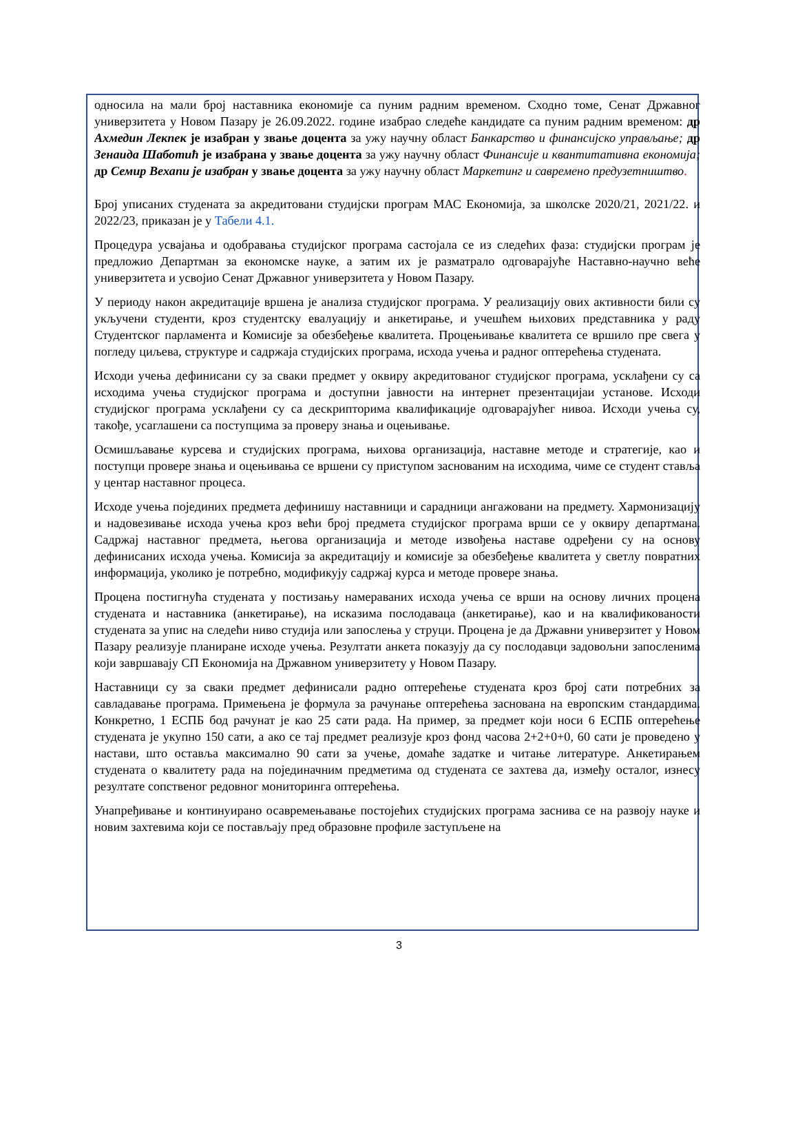односила на мали број наставника економије са пуним радним временом. Сходно томе, Сенат Државног универзитета у Новом Пазару је 26.09.2022. године изабрао следеће кандидате са пуним радним временом: др Ахмедин Лекпек је изабран у звање доцента за ужу научну област Банкарство и финансијско управљање; др Зенаида Шаботић је изабрана у звање доцента за ужу научну област Финансије и квантитативна економија; др Семир Вехапи је изабран у звање доцента за ужу научну област Маркетинг и савремено предузетништво.
Број уписаних студената за акредитовани студијски програм МАС Економија, за школске 2020/21, 2021/22. и 2022/23, приказан је у Табели 4.1.
Процедура усвајања и одобравања студијског програма састојала се из следећих фаза: студијски програм је предложио Департман за економске науке, а затим их је разматрало одговарајуће Наставно-научно веће универзитета и усвојио Сенат Државног универзитета у Новом Пазару.
У периоду након акредитације вршена је анализа студијског програма. У реализацију ових активности били су укључени студенти, кроз студентску евалуацију и анкетирање, и учешћем њихових представника у раду Студентског парламента и Комисије за обезбеђење квалитета. Процењивање квалитета се вршило пре свега у погледу циљева, структуре и садржаја студијских програма, исхода учења и радног оптерећења студената.
Исходи учења дефинисани су за сваки предмет у оквиру акредитованог студијског програма, усклађени су са исходима учења студијског програма и доступни јавности на интернет презентацијаи установе. Исходи студијског програма усклађени су са дескрипторима квалификације одговарајућег нивоа. Исходи учења су, такође, усаглашени са поступцима за проверу знања и оцењивање.
Осмишљавање курсева и студијских програма, њихова организација, наставне методе и стратегије, као и поступци провере знања и оцењивања се вршени су приступом заснованим на исходима, чиме се студент ставља у центар наставног процеса.
Исходе учења појединих предмета дефинишу наставници и сарадници ангажовани на предмету. Хармонизацију и надовезивање исхода учења кроз већи број предмета студијског програма врши се у оквиру департмана. Садржај наставног предмета, његова организација и методе извођења наставе одређени су на основу дефинисаних исхода учења. Комисија за акредитацију и комисије за обезбеђење квалитета у светлу повратних информација, уколико је потребно, модификују садржај курса и методе провере знања.
Процена постигнућа студената у постизању намераваних исхода учења се врши на основу личних процена студената и наставника (анкетирање), на исказима послодаваца (анкетирање), као и на квалификованости студената за упис на следећи ниво студија или запослења у струци. Процена је да Државни универзитет у Новом Пазару реализује планиране исходе учења. Резултати анкета показују да су послодавци задовољни запосленима који завршавају СП Економија на Државном универзитету у Новом Пазару.
Наставници су за сваки предмет дефинисали радно оптерећење студената кроз број сати потребних за савладавање програма. Примењена је формула за рачунање оптерећења заснована на европским стандардима. Конкретно, 1 ЕСПБ бод рачунат је као 25 сати рада. На пример, за предмет који носи 6 ЕСПБ оптерећење студената је укупно 150 сати, а ако се тај предмет реализује кроз фонд часова 2+2+0+0, 60 сати је проведено у настави, што оставља максимално 90 сати за учење, домаће задатке и читање литературе. Анкетирањем студената о квалитету рада на појединачним предметима од студената се захтева да, између осталог, изнесу резултате сопственог редовног мониторинга оптерећења.
Унапређивање и континуирано осавремењавање постојећих студијских програма заснива се на развоју науке и новим захтевима који се постављају пред образовне профиле заступљене на
3